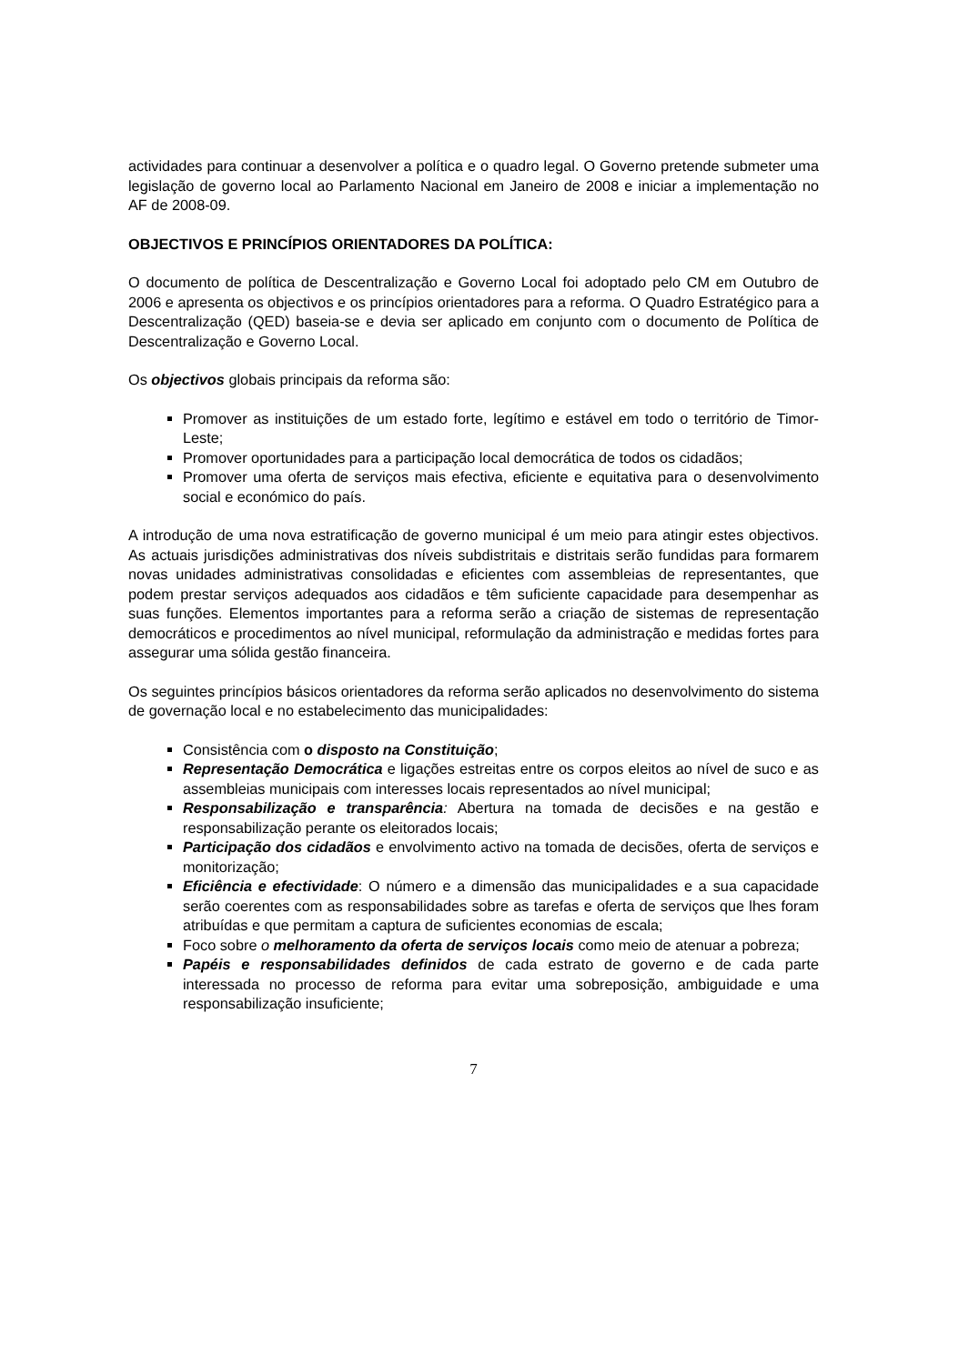actividades para continuar a desenvolver a política e o quadro legal. O Governo pretende submeter uma legislação de governo local ao Parlamento Nacional em Janeiro de 2008 e iniciar a implementação no AF de 2008-09.
OBJECTIVOS E PRINCÍPIOS ORIENTADORES DA POLÍTICA:
O documento de política de Descentralização e Governo Local foi adoptado pelo CM em Outubro de 2006 e apresenta os objectivos e os princípios orientadores para a reforma. O Quadro Estratégico para a Descentralização (QED) baseia-se e devia ser aplicado em conjunto com o documento de Política de Descentralização e Governo Local.
Os objectivos globais principais da reforma são:
Promover as instituições de um estado forte, legítimo e estável em todo o território de Timor-Leste;
Promover oportunidades para a participação local democrática de todos os cidadãos;
Promover uma oferta de serviços mais efectiva, eficiente e equitativa para o desenvolvimento social e económico do país.
A introdução de uma nova estratificação de governo municipal é um meio para atingir estes objectivos. As actuais jurisdições administrativas dos níveis subdistritais e distritais serão fundidas para formarem novas unidades administrativas consolidadas e eficientes com assembleias de representantes, que podem prestar serviços adequados aos cidadãos e têm suficiente capacidade para desempenhar as suas funções. Elementos importantes para a reforma serão a criação de sistemas de representação democráticos e procedimentos ao nível municipal, reformulação da administração e medidas fortes para assegurar uma sólida gestão financeira.
Os seguintes princípios básicos orientadores da reforma serão aplicados no desenvolvimento do sistema de governação local e no estabelecimento das municipalidades:
Consistência com o disposto na Constituição;
Representação Democrática e ligações estreitas entre os corpos eleitos ao nível de suco e as assembleias municipais com interesses locais representados ao nível municipal;
Responsabilização e transparência: Abertura na tomada de decisões e na gestão e responsabilização perante os eleitorados locais;
Participação dos cidadãos e envolvimento activo na tomada de decisões, oferta de serviços e monitorização;
Eficiência e efectividade: O número e a dimensão das municipalidades e a sua capacidade serão coerentes com as responsabilidades sobre as tarefas e oferta de serviços que lhes foram atribuídas e que permitam a captura de suficientes economias de escala;
Foco sobre o melhoramento da oferta de serviços locais como meio de atenuar a pobreza;
Papéis e responsabilidades definidos de cada estrato de governo e de cada parte interessada no processo de reforma para evitar uma sobreposição, ambiguidade e uma responsabilização insuficiente;
7